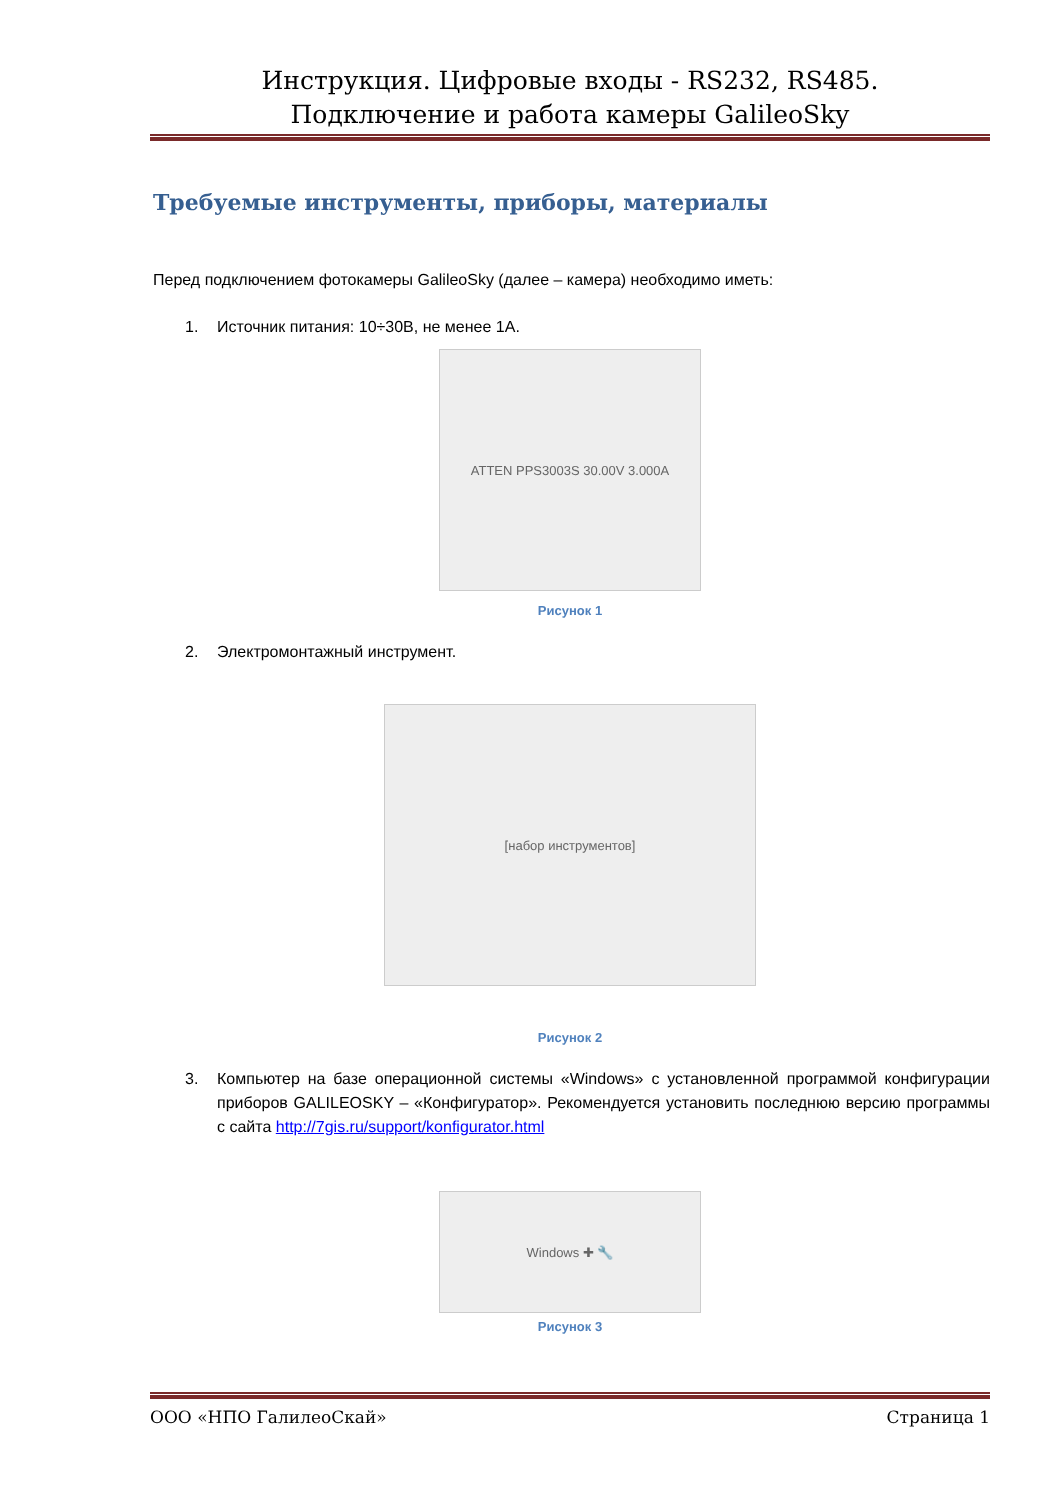Инструкция. Цифровые входы - RS232, RS485.
Подключение и работа камеры GalileoSky
Требуемые инструменты, приборы, материалы
Перед подключением фотокамеры GalileoSky (далее – камера) необходимо иметь:
1. Источник питания: 10÷30В, не менее 1А.
ATTEN PPS3003S 30.00V 3.000A
Рисунок 1
2. Электромонтажный инструмент.
[набор инструментов]
Рисунок 2
3. Компьютер на базе операционной системы «Windows» с установленной программой конфигурации приборов GALILEOSKY – «Конфигуратор». Рекомендуется установить последнюю версию программы с сайта http://7gis.ru/support/konfigurator.html
Windows ✚ 🔧
Рисунок 3
ООО «НПО ГалилеоСкай» Страница 1